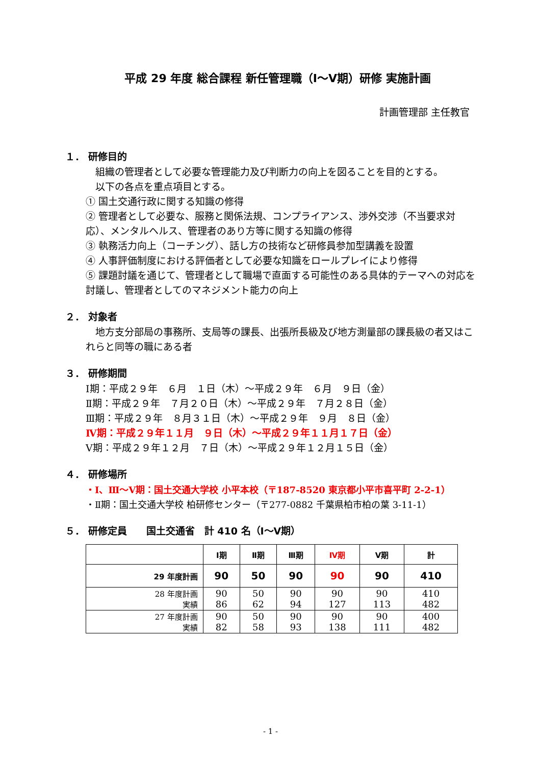平成 29 年度 総合課程 新任管理職（Ⅰ～Ⅴ期）研修 実施計画
計画管理部 主任教官
１． 研修目的
　組織の管理者として必要な管理能力及び判断力の向上を図ることを目的とする。
　以下の各点を重点項目とする。
① 国土交通行政に関する知識の修得
② 管理者として必要な、服務と関係法規、コンプライアンス、渉外交渉（不当要求対応）、メンタルヘルス、管理者のあり方等に関する知識の修得
③ 執務活力向上（コーチング）、話し方の技術など研修員参加型講義を設置
④ 人事評価制度における評価者として必要な知識をロールプレイにより修得
⑤ 課題討議を通じて、管理者として職場で直面する可能性のある具体的テーマへの対応を討議し、管理者としてのマネジメント能力の向上
２． 対象者
　地方支分部局の事務所、支局等の課長、出張所長級及び地方測量部の課長級の者又はこれらと同等の職にある者
３． 研修期間
Ⅰ期：平成２９年　６月　１日（木）～平成２９年　６月　９日（金）
Ⅱ期：平成２９年　７月２０日（木）～平成２９年　７月２８日（金）
Ⅲ期：平成２９年　８月３１日（木）～平成２９年　９月　８日（金）
Ⅳ期：平成２９年１１月　９日（木）～平成２９年１１月１７日（金）
Ⅴ期：平成２９年１２月　７日（木）～平成２９年１２月１５日（金）
４． 研修場所
・Ⅰ、Ⅲ～Ⅴ期：国土交通大学校 小平本校（〒187-8520 東京都小平市喜平町 2-2-1）
・Ⅱ期：国土交通大学校 柏研修センター（〒277-0882 千葉県柏市柏の葉 3-11-1）
５． 研修定員　　国土交通省　計 410 名（Ⅰ～Ⅴ期）
| | Ⅰ期 | Ⅱ期 | Ⅲ期 | Ⅳ期 | Ⅴ期 | 計 |
| --- | --- | --- | --- | --- | --- | --- |
| 29 年度計画 | 90 | 50 | 90 | 90 | 90 | 410 |
| 28 年度計画 実績 | 90 86 | 50 62 | 90 94 | 90 127 | 90 113 | 410 482 |
| 27 年度計画 実績 | 90 82 | 50 58 | 90 93 | 90 138 | 90 111 | 400 482 |
- 1 -